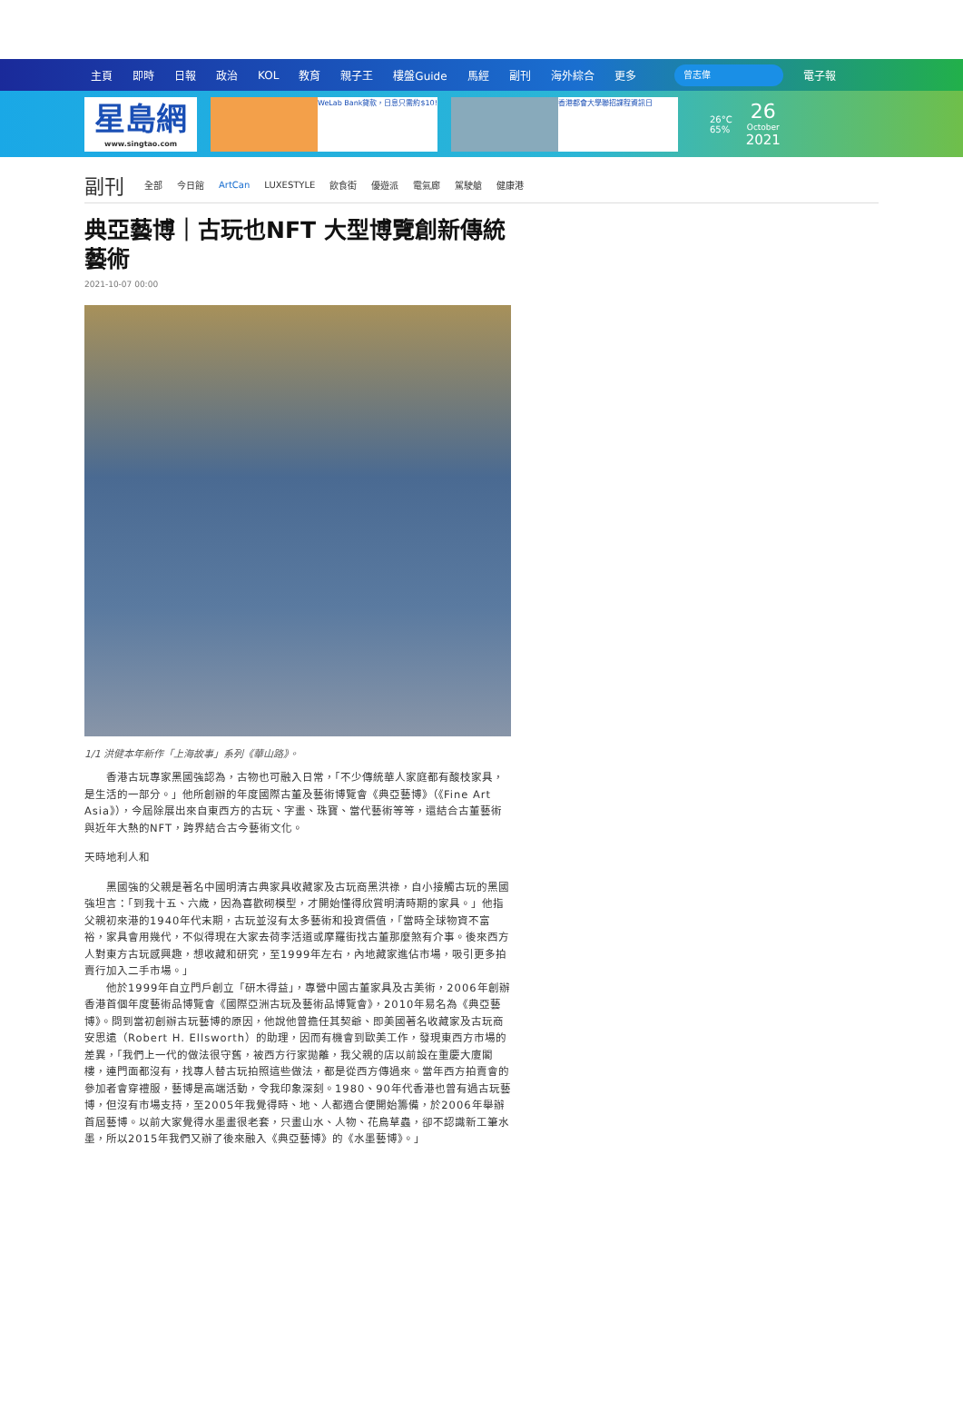主頁 即時 日報 政治 KOL 教育 親子王 樓盤Guide 馬經 副刊 海外綜合 更多 曾志偉 電子報
星島網
www.singtao.com
WeLab Bank貸款，日息只需約$10! 香港都會大學聯招課程資訊日
26°C
65%
26
October
2021
副刊 全部 今日館 ArtCan LUXESTYLE 飲食街 優遊派 電氣廊 駕駛艙 健康港
典亞藝博｜古玩也NFT 大型博覽創新傳統藝術
2021-10-07 00:00
1/1 洪健本年新作「上海故事」系列《華山路》。
　　香港古玩專家黑國強認為，古物也可融入日常，「不少傳統華人家庭都有酸枝家具，是生活的一部分。」他所創辦的年度國際古董及藝術博覽會《典亞藝博》（《Fine Art Asia》），今屆除展出來自東西方的古玩、字畫、珠寶、當代藝術等等，還結合古董藝術與近年大熱的NFT，跨界結合古今藝術文化。
天時地利人和
　　黑國強的父親是著名中國明清古典家具收藏家及古玩商黑洪祿，自小接觸古玩的黑國強坦言：「到我十五、六歲，因為喜歡砌模型，才開始懂得欣賞明清時期的家具。」他指父親初來港的1940年代末期，古玩並沒有太多藝術和投資價值，「當時全球物資不富裕，家具會用幾代，不似得現在大家去荷李活道或摩羅街找古董那麼煞有介事。後來西方人對東方古玩感興趣，想收藏和研究，至1999年左右，內地藏家進佔市場，吸引更多拍賣行加入二手市場。」
　　他於1999年自立門戶創立「研木得益」，專營中國古董家具及古美術，2006年創辦香港首個年度藝術品博覽會《國際亞洲古玩及藝術品博覽會》，2010年易名為《典亞藝博》。問到當初創辦古玩藝博的原因，他說他曾擔任其契爺、即美國著名收藏家及古玩商安思遠（Robert H. Ellsworth）的助理，因而有機會到歐美工作，發現東西方市場的差異，「我們上一代的做法很守舊，被西方行家拋離，我父親的店以前設在重慶大廈閣樓，連門面都沒有，找專人替古玩拍照這些做法，都是從西方傳過來。當年西方拍賣會的參加者會穿禮服，藝博是高端活動，令我印象深刻。1980、90年代香港也曾有過古玩藝博，但沒有市場支持，至2005年我覺得時、地、人都適合便開始籌備，於2006年舉辦首屆藝博。以前大家覺得水墨畫很老套，只畫山水、人物、花鳥草蟲，卻不認識新工筆水墨，所以2015年我們又辦了後來融入《典亞藝博》的《水墨藝博》。」